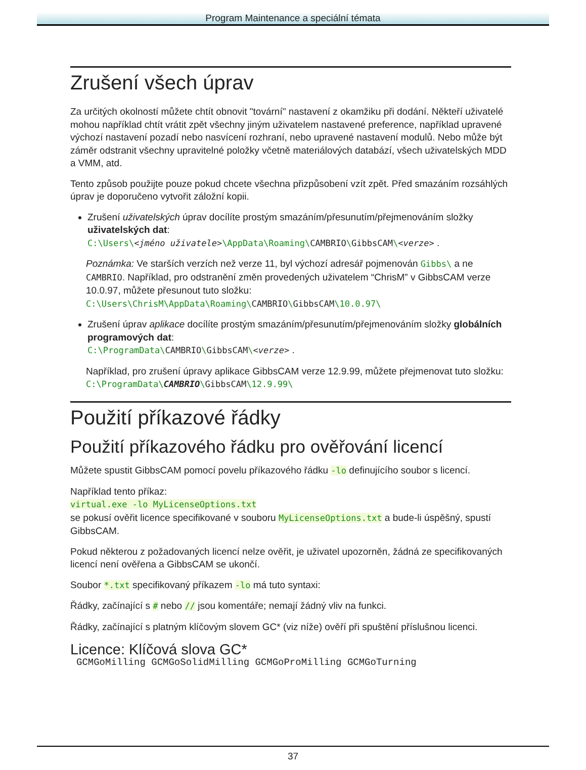Program Maintenance a speciální témata
Zrušení všech úprav
Za určitých okolností můžete chtít obnovit "tovární" nastavení z okamžiku při dodání. Někteří uživatelé mohou například chtít vrátit zpět všechny jiným uživatelem nastavené preference, například upravené výchozí nastavení pozadí nebo nasvícení rozhraní, nebo upravené nastavení modulů. Nebo může být záměr odstranit všechny upravitelné položky včetně materiálových databází, všech uživatelských MDD a VMM, atd.
Tento způsob použijte pouze pokud chcete všechna přizpůsobení vzít zpět. Před smazáním rozsáhlých úprav je doporučeno vytvořit záložní kopii.
Zrušení uživatelských úprav docílíte prostým smazáním/přesunutím/přejmenováním složky uživatelských dat:
C:\Users\<jméno uživatele>\AppData\Roaming\CAMBRIO\GibbsCAM\<verze> .
Poznámka: Ve starších verzích než verze 11, byl výchozí adresář pojmenován Gibbs\ a ne CAMBRIO. Například, pro odstranění změn provedených uživatelem “ChrisM” v GibbsCAM verze 10.0.97, můžete přesunout tuto složku:
C:\Users\ChrisM\AppData\Roaming\CAMBRIO\GibbsCAM\10.0.97\
Zrušení úprav aplikace docílíte prostým smazáním/přesunutím/přejmenováním složky globálních programových dat:
C:\ProgramData\CAMBRIO\GibbsCAM\<verze> .
Například, pro zrušení úpravy aplikace GibbsCAM verze 12.9.99, můžete přejmenovat tuto složku:
C:\ProgramData\CAMBRIO\GibbsCAM\12.9.99\
Použití příkazové řádky
Použití příkazového řádku pro ověřování licencí
Můžete spustit GibbsCAM pomocí povelu příkazového řádku -lo definujícího soubor s licencí.
Například tento příkaz:
virtual.exe -lo MyLicenseOptions.txt
se pokusí ověřit licence specifikované v souboru MyLicenseOptions.txt a bude-li úspěšný, spustí GibbsCAM.
Pokud některou z požadovaných licencí nelze ověřit, je uživatel upozorněn, žádná ze specifikovaných licencí není ověřena a GibbsCAM se ukončí.
Soubor *.txt specifikovaný příkazem -lo má tuto syntaxi:
Řádky, začínající s # nebo // jsou komentáře; nemají žádný vliv na funkci.
Řádky, začínající s platným klíčovým slovem GC* (viz níže) ověří při spuštění příslušnou licenci.
Licence: Klíčová slova GC*
GCMGoMilling GCMGoSolidMilling GCMGoProMilling GCMGoTurning
37